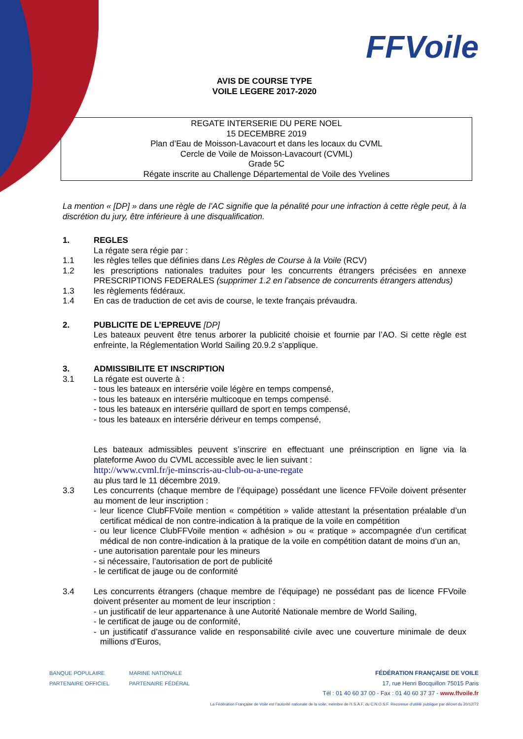FFVoile
AVIS DE COURSE TYPE
VOILE LEGERE 2017-2020
REGATE INTERSERIE DU PERE NOEL
15 DECEMBRE 2019
Plan d’Eau de Moisson-Lavacourt et dans les locaux du CVML
Cercle de Voile de Moisson-Lavacourt (CVML)
Grade 5C
Régate inscrite au Challenge Départemental de Voile des Yvelines
La mention « [DP] » dans une règle de l’AC signifie que la pénalité pour une infraction à cette règle peut, à la discrétion du jury, être inférieure à une disqualification.
1. REGLES
La régate sera régie par :
1.1 les règles telles que définies dans Les Règles de Course à la Voile (RCV)
1.2 les prescriptions nationales traduites pour les concurrents étrangers précisées en annexe PRESCRIPTIONS FEDERALES (supprimer 1.2 en l’absence de concurrents étrangers attendus)
1.3 les règlements fédéraux.
1.4 En cas de traduction de cet avis de course, le texte français prévaudra.
2. PUBLICITE DE L’EPREUVE [DP]
Les bateaux peuvent être tenus arborer la publicité choisie et fournie par l’AO. Si cette règle est enfreinte, la Réglementation World Sailing 20.9.2 s’applique.
3. ADMISSIBILITE ET INSCRIPTION
3.1 La régate est ouverte à :
- tous les bateaux en intersérie voile légère en temps compensé,
- tous les bateaux en intersérie multicoque en temps compensé.
- tous les bateaux en intersérie quillard de sport en temps compensé,
- tous les bateaux en intersérie dériveur en temps compensé,
Les bateaux admissibles peuvent s’inscrire en effectuant une préinscription en ligne via la plateforme Awoo du CVML accessible avec le lien suivant :
http://www.cvml.fr/je-minscris-au-club-ou-a-une-regate
au plus tard le 11 décembre 2019.
3.3 Les concurrents (chaque membre de l’équipage) possédant une licence FFVoile doivent présenter au moment de leur inscription :
- leur licence ClubFFVoile mention « compétition » valide attestant la présentation préalable d’un certificat médical de non contre-indication à la pratique de la voile en compétition
- ou leur licence ClubFFVoile mention « adhésion » ou « pratique » accompagnée d’un certificat médical de non contre-indication à la pratique de la voile en compétition datant de moins d’un an,
- une autorisation parentale pour les mineurs
- si nécessaire, l’autorisation de port de publicité
- le certificat de jauge ou de conformité
3.4 Les concurrents étrangers (chaque membre de l’équipage) ne possédant pas de licence FFVoile doivent présenter au moment de leur inscription :
- un justificatif de leur appartenance à une Autorité Nationale membre de World Sailing,
- le certificat de jauge ou de conformité,
- un justificatif d’assurance valide en responsabilité civile avec une couverture minimale de deux millions d’Euros,
BANQUE POPULAIRE
PARTENAIRE OFFICIEL
MARINE NATIONALE
PARTENAIRE FÉDÉRAL
FÉDÉRATION FRANÇAISE DE VOILE
17, rue Henri Bocquillon 75015 Paris
Tél : 01 40 60 37 00 - Fax : 01 40 60 37 37 - www.ffvoile.fr
La Fédération Française de Voile est l’autorité nationale de la voile, membre de l’I.S.A.F, du C.N.O.S.F. Reconnue d’utilité publique par décret du 20/12/72